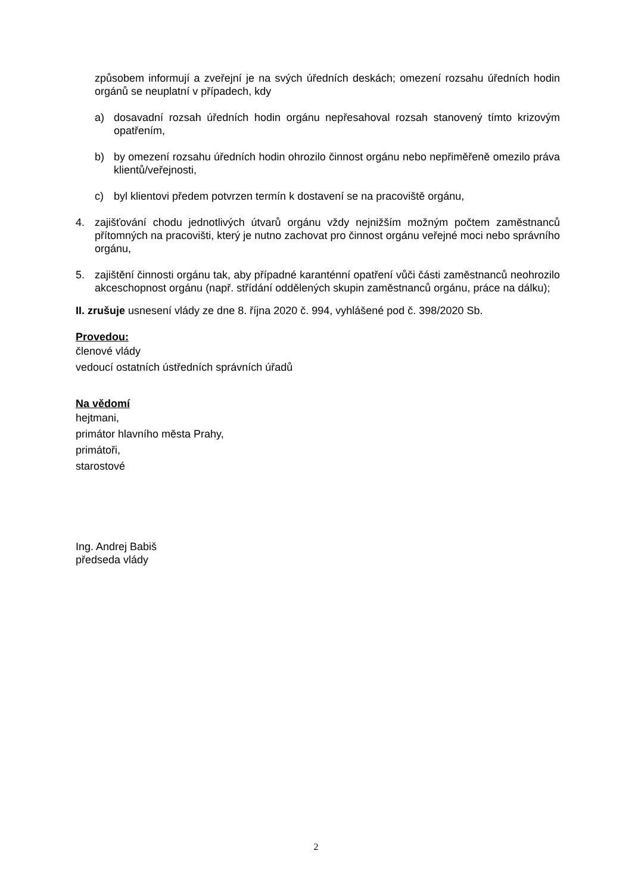způsobem informují a zveřejní je na svých úředních deskách; omezení rozsahu úředních hodin orgánů se neuplatní v případech, kdy
a) dosavadní rozsah úředních hodin orgánu nepřesahoval rozsah stanovený tímto krizovým opatřením,
b) by omezení rozsahu úředních hodin ohrozilo činnost orgánu nebo nepřiměřeně omezilo práva klientů/veřejnosti,
c) byl klientovi předem potvrzen termín k dostavení se na pracoviště orgánu,
4. zajišťování chodu jednotlivých útvarů orgánu vždy nejnižším možným počtem zaměstnanců přítomných na pracovišti, který je nutno zachovat pro činnost orgánu veřejné moci nebo správního orgánu,
5. zajištění činnosti orgánu tak, aby případné karanténní opatření vůči části zaměstnanců neohrozilo akceschopnost orgánu (např. střídání oddělených skupin zaměstnanců orgánu, práce na dálku);
II. zrušuje usnesení vlády ze dne 8. října 2020 č. 994, vyhlášené pod č. 398/2020 Sb.
Provedou:
členové vlády
vedoucí ostatních ústředních správních úřadů
Na vědomí
hejtmani,
primátor hlavního města Prahy,
primátoři,
starostové
Ing. Andrej Babiš
předseda vlády
2